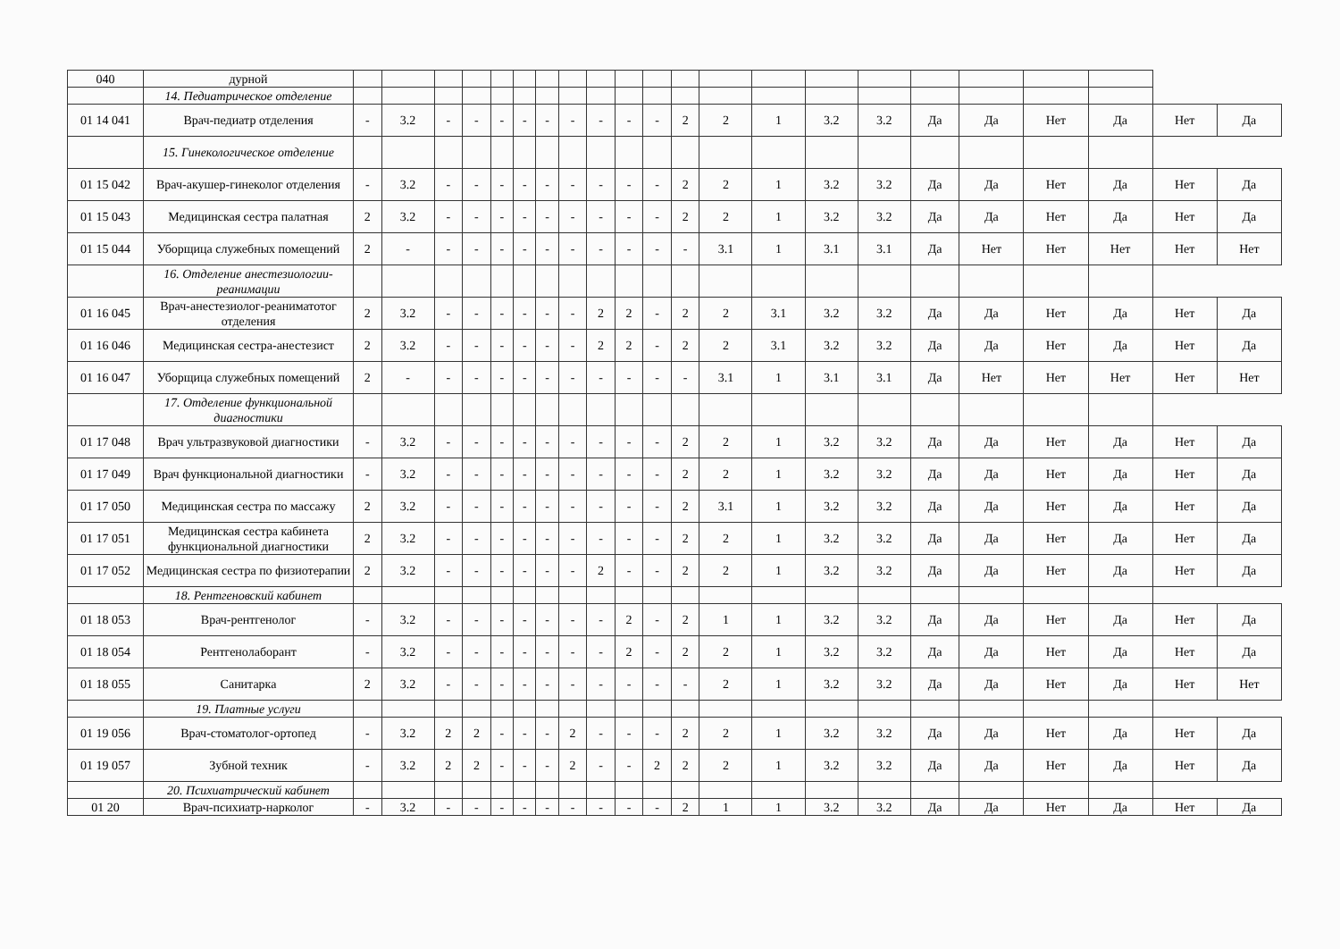| 040 | дурной | | | | | | | | | | | | | | | | | | | | | | |
| | 14. Педиатрическое отделение | | | | | | | | | | | | | | | | | | | | | | |
| 01 14 041 | Врач-педиатр отделения | - | 3.2 | - | - | - | - | - | - | - | - | - | 2 | 2 | 1 | 3.2 | 3.2 | Да | Да | Нет | Да | Нет | Да |
| | 15. Гинекологическое отделение | | | | | | | | | | | | | | | | | | | | | | |
| 01 15 042 | Врач-акушер-гинеколог отделения | - | 3.2 | - | - | - | - | - | - | - | - | - | 2 | 2 | 1 | 3.2 | 3.2 | Да | Да | Нет | Да | Нет | Да |
| 01 15 043 | Медицинская сестра палатная | 2 | 3.2 | - | - | - | - | - | - | - | - | - | 2 | 2 | 1 | 3.2 | 3.2 | Да | Да | Нет | Да | Нет | Да |
| 01 15 044 | Уборщица служебных помещений | 2 | - | - | - | - | - | - | - | - | - | - | - | 3.1 | 1 | 3.1 | 3.1 | Да | Нет | Нет | Нет | Нет | Нет |
| | 16. Отделение анестезиологии-реанимации | | | | | | | | | | | | | | | | | | | | | | |
| 01 16 045 | Врач-анестезиолог-реаниматотог отделения | 2 | 3.2 | - | - | - | - | - | - | 2 | 2 | - | 2 | 2 | 3.1 | 3.2 | 3.2 | Да | Да | Нет | Да | Нет | Да |
| 01 16 046 | Медицинская сестра-анестезист | 2 | 3.2 | - | - | - | - | - | - | 2 | 2 | - | 2 | 2 | 3.1 | 3.2 | 3.2 | Да | Да | Нет | Да | Нет | Да |
| 01 16 047 | Уборщица служебных помещений | 2 | - | - | - | - | - | - | - | - | - | - | - | 3.1 | 1 | 3.1 | 3.1 | Да | Нет | Нет | Нет | Нет | Нет |
| | 17. Отделение функциональной диагностики | | | | | | | | | | | | | | | | | | | | | | |
| 01 17 048 | Врач ультразвуковой диагностики | - | 3.2 | - | - | - | - | - | - | - | - | - | 2 | 2 | 1 | 3.2 | 3.2 | Да | Да | Нет | Да | Нет | Да |
| 01 17 049 | Врач функциональной диагностики | - | 3.2 | - | - | - | - | - | - | - | - | - | 2 | 2 | 1 | 3.2 | 3.2 | Да | Да | Нет | Да | Нет | Да |
| 01 17 050 | Медицинская сестра по массажу | 2 | 3.2 | - | - | - | - | - | - | - | - | - | 2 | 3.1 | 1 | 3.2 | 3.2 | Да | Да | Нет | Да | Нет | Да |
| 01 17 051 | Медицинская сестра кабинета функциональной диагностики | 2 | 3.2 | - | - | - | - | - | - | - | - | - | 2 | 2 | 1 | 3.2 | 3.2 | Да | Да | Нет | Да | Нет | Да |
| 01 17 052 | Медицинская сестра по физиотерапии | 2 | 3.2 | - | - | - | - | - | - | 2 | - | - | 2 | 2 | 1 | 3.2 | 3.2 | Да | Да | Нет | Да | Нет | Да |
| | 18. Рентгеновский кабинет | | | | | | | | | | | | | | | | | | | | | | |
| 01 18 053 | Врач-рентгенолог | - | 3.2 | - | - | - | - | - | - | - | 2 | - | 2 | 1 | 1 | 3.2 | 3.2 | Да | Да | Нет | Да | Нет | Да |
| 01 18 054 | Рентгенолаборант | - | 3.2 | - | - | - | - | - | - | - | 2 | - | 2 | 2 | 1 | 3.2 | 3.2 | Да | Да | Нет | Да | Нет | Да |
| 01 18 055 | Санитарка | 2 | 3.2 | - | - | - | - | - | - | - | - | - | - | 2 | 1 | 3.2 | 3.2 | Да | Да | Нет | Да | Нет | Нет |
| | 19. Платные услуги | | | | | | | | | | | | | | | | | | | | | | |
| 01 19 056 | Врач-стоматолог-ортопед | - | 3.2 | 2 | 2 | - | - | - | 2 | - | - | - | 2 | 2 | 1 | 3.2 | 3.2 | Да | Да | Нет | Да | Нет | Да |
| 01 19 057 | Зубной техник | - | 3.2 | 2 | 2 | - | - | - | 2 | - | - | 2 | 2 | 2 | 1 | 3.2 | 3.2 | Да | Да | Нет | Да | Нет | Да |
| | 20. Психиатрический кабинет | | | | | | | | | | | | | | | | | | | | | | |
| 01 20 | Врач-психиатр-нарколог | - | 3.2 | - | - | - | - | - | - | - | - | - | 2 | 1 | 1 | 3.2 | 3.2 | Да | Да | Нет | Да | Нет | Да |